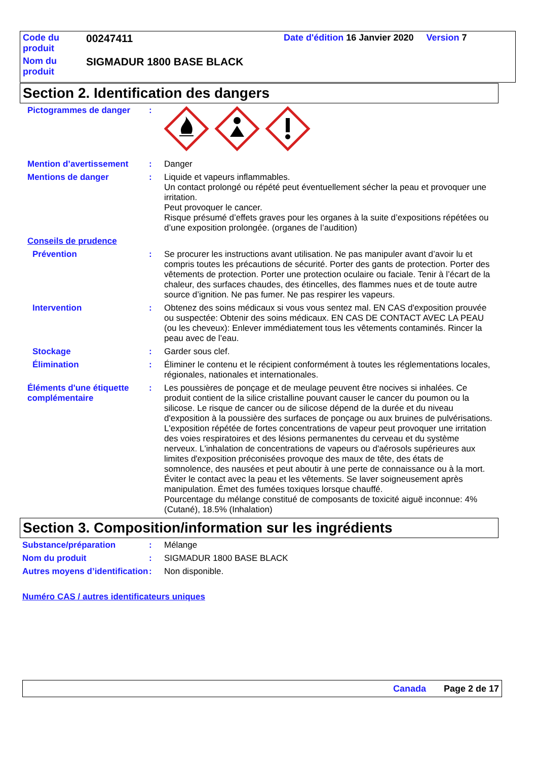| Code du produit | 00247411 | Date d'édition 16 Janvier 2020 Version 7 |
| Nom du produit | SIGMADUR 1800 BASE BLACK | |
Section 2. Identification des dangers
Pictogrammes de danger :
Mention d’avertissement : Danger
Mentions de danger : Liquide et vapeurs inflammables.
Un contact prolongé ou répété peut éventuellement sécher la peau et provoquer une irritation.
Peut provoquer le cancer.
Risque présumé d’effets graves pour les organes à la suite d’expositions répétées ou d’une exposition prolongée. (organes de l’audition)
Conseils de prudence
Prévention : Se procurer les instructions avant utilisation. Ne pas manipuler avant d’avoir lu et compris toutes les précautions de sécurité. Porter des gants de protection. Porter des vêtements de protection. Porter une protection oculaire ou faciale. Tenir à l’écart de la chaleur, des surfaces chaudes, des étincelles, des flammes nues et de toute autre source d’ignition. Ne pas fumer. Ne pas respirer les vapeurs.
Intervention : Obtenez des soins médicaux si vous vous sentez mal. EN CAS d'exposition prouvée ou suspectée: Obtenir des soins médicaux. EN CAS DE CONTACT AVEC LA PEAU (ou les cheveux): Enlever immédiatement tous les vêtements contaminés. Rincer la peau avec de l’eau.
Stockage : Garder sous clef.
Élimination : Éliminer le contenu et le récipient conformément à toutes les réglementations locales, régionales, nationales et internationales.
Éléments d'une étiquette complémentaire
: Les poussières de ponçage et de meulage peuvent être nocives si inhalées. Ce produit contient de la silice cristalline pouvant causer le cancer du poumon ou la silicose. Le risque de cancer ou de silicose dépend de la durée et du niveau d'exposition à la poussière des surfaces de ponçage ou aux bruines de pulvérisations. L'exposition répétée de fortes concentrations de vapeur peut provoquer une irritation des voies respiratoires et des lésions permanentes du cerveau et du système nerveux. L'inhalation de concentrations de vapeurs ou d'aérosols supérieures aux limites d'exposition préconisées provoque des maux de tête, des états de somnolence, des nausées et peut aboutir à une perte de connaissance ou à la mort. Éviter le contact avec la peau et les vêtements. Se laver soigneusement après manipulation. Émet des fumées toxiques lorsque chauffé.
Pourcentage du mélange constitué de composants de toxicité aiguë inconnue: 4% (Cutané), 18.5% (Inhalation)
Section 3. Composition/information sur les ingrédients
Substance/préparation : Mélange
Nom du produit : SIGMADUR 1800 BASE BLACK
Autres moyens d’identification
: Non disponible.
Numéro CAS / autres identificateurs uniques
Canada Page 2 de 17